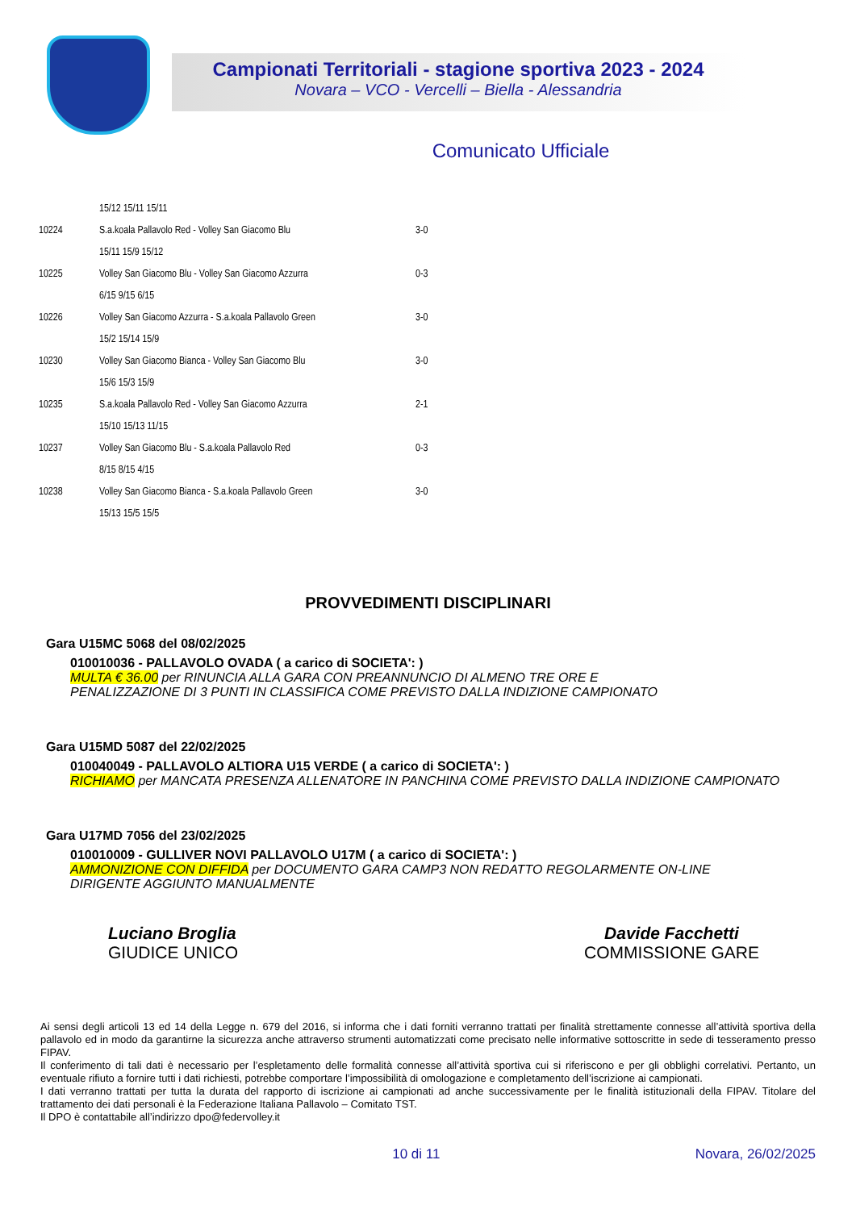Campionati Territoriali - stagione sportiva 2023 - 2024
Novara – VCO - Vercelli – Biella - Alessandria
Comunicato Ufficiale
| | 15/12 15/11 15/11 | |
| 10224 | S.a.koala Pallavolo Red - Volley San Giacomo Blu | 3-0 |
| | 15/11 15/9 15/12 | |
| 10225 | Volley San Giacomo Blu - Volley San Giacomo Azzurra | 0-3 |
| | 6/15 9/15 6/15 | |
| 10226 | Volley San Giacomo Azzurra - S.a.koala Pallavolo Green | 3-0 |
| | 15/2 15/14 15/9 | |
| 10230 | Volley San Giacomo Bianca - Volley San Giacomo Blu | 3-0 |
| | 15/6 15/3 15/9 | |
| 10235 | S.a.koala Pallavolo Red - Volley San Giacomo Azzurra | 2-1 |
| | 15/10 15/13 11/15 | |
| 10237 | Volley San Giacomo Blu - S.a.koala Pallavolo Red | 0-3 |
| | 8/15 8/15 4/15 | |
| 10238 | Volley San Giacomo Bianca - S.a.koala Pallavolo Green | 3-0 |
| | 15/13 15/5 15/5 | |
PROVVEDIMENTI DISCIPLINARI
Gara U15MC 5068 del 08/02/2025
010010036 - PALLAVOLO OVADA ( a carico di SOCIETA': )
MULTA € 36.00 per RINUNCIA ALLA GARA CON PREANNUNCIO DI ALMENO TRE ORE E
PENALIZZAZIONE DI 3 PUNTI IN CLASSIFICA COME PREVISTO DALLA INDIZIONE CAMPIONATO
Gara U15MD 5087 del 22/02/2025
010040049 - PALLAVOLO ALTIORA U15 VERDE ( a carico di SOCIETA': )
RICHIAMO per MANCATA PRESENZA ALLENATORE IN PANCHINA COME PREVISTO DALLA INDIZIONE CAMPIONATO
Gara U17MD 7056 del 23/02/2025
010010009 - GULLIVER NOVI PALLAVOLO U17M ( a carico di SOCIETA': )
AMMONIZIONE CON DIFFIDA per DOCUMENTO GARA CAMP3 NON REDATTO REGOLARMENTE ON-LINE
DIRIGENTE AGGIUNTO MANUALMENTE
Luciano Broglia
GIUDICE UNICO
Davide Facchetti
COMMISSIONE GARE
Ai sensi degli articoli 13 ed 14 della Legge n. 679 del 2016, si informa che i dati forniti verranno trattati per finalità strettamente connesse all’attività sportiva della pallavolo ed in modo da garantirne la sicurezza anche attraverso strumenti automatizzati come precisato nelle informative sottoscritte in sede di tesseramento presso FIPAV.
Il conferimento di tali dati è necessario per l’espletamento delle formalità connesse all’attività sportiva cui si riferiscono e per gli obblighi correlativi. Pertanto, un eventuale rifiuto a fornire tutti i dati richiesti, potrebbe comportare l’impossibilità di omologazione e completamento dell’iscrizione ai campionati.
I dati verranno trattati per tutta la durata del rapporto di iscrizione ai campionati ad anche successivamente per le finalità istituzionali della FIPAV. Titolare del trattamento dei dati personali è la Federazione Italiana Pallavolo – Comitato TST.
Il DPO è contattabile all’indirizzo dpo@federvolley.it
10 di 11 Novara, 26/02/2025